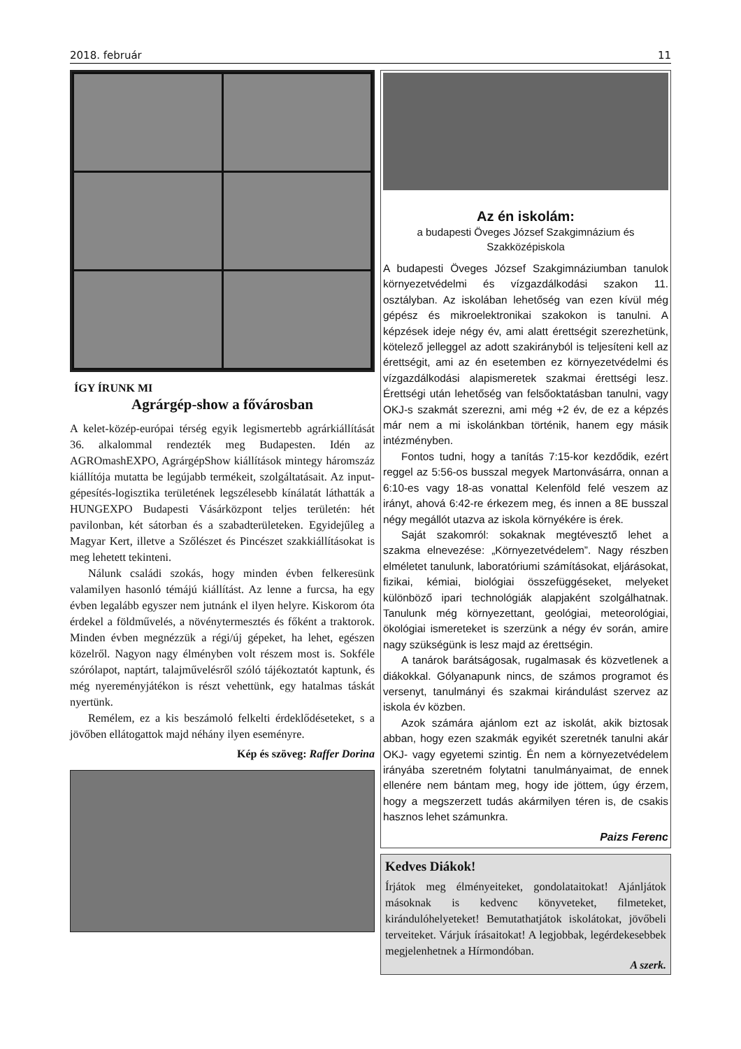2018. február 11
ÍGY ÍRUNK MI
Agrárgép-show a fővárosban
A kelet-közép-európai térség egyik legismertebb agrárkiállítását 36. alkalommal rendezték meg Budapesten. Idén az AGROmashEXPO, AgrárgépShow kiállítások mintegy háromszáz kiállítója mutatta be legújabb termékeit, szolgáltatásait. Az input-gépesítés-logisztika területének legszélesebb kínálatát láthatták a HUNGEXPO Budapesti Vásárközpont teljes területén: hét pavilonban, két sátorban és a szabadterületeken. Egyidejűleg a Magyar Kert, illetve a Szőlészet és Pincészet szakkiállításokat is meg lehetett tekinteni.
Nálunk családi szokás, hogy minden évben felkeresünk valamilyen hasonló témájú kiállítást. Az lenne a furcsa, ha egy évben legalább egyszer nem jutnánk el ilyen helyre. Kiskorom óta érdekel a földművelés, a növénytermesztés és főként a traktorok. Minden évben megnézzük a régi/új gépeket, ha lehet, egészen közelről. Nagyon nagy élményben volt részem most is. Sokféle szórólapot, naptárt, talajművelésről szóló tájékoztatót kaptunk, és még nyereményjátékon is részt vehettünk, egy hatalmas táskát nyertünk.
Remélem, ez a kis beszámoló felkelti érdeklődéseteket, s a jövőben ellátogattok majd néhány ilyen eseményre.
Kép és szöveg: Raffer Dorina
Az én iskolám:
a budapesti Öveges József Szakgimnázium és
Szakközépiskola
A budapesti Öveges József Szakgimnáziumban tanulok környezetvédelmi és vízgazdálkodási szakon 11. osztályban. Az iskolában lehetőség van ezen kívül még gépész és mikroelektronikai szakokon is tanulni. A képzések ideje négy év, ami alatt érettségit szerezhetünk, kötelező jelleggel az adott szakirányból is teljesíteni kell az érettségit, ami az én esetemben ez környezetvédelmi és vízgazdálkodási alapismeretek szakmai érettségi lesz. Érettségi után lehetőség van felsőoktatásban tanulni, vagy OKJ-s szakmát szerezni, ami még +2 év, de ez a képzés már nem a mi iskolánkban történik, hanem egy másik intézményben.
Fontos tudni, hogy a tanítás 7:15-kor kezdődik, ezért reggel az 5:56-os busszal megyek Martonvásárra, onnan a 6:10-es vagy 18-as vonattal Kelenföld felé veszem az irányt, ahová 6:42-re érkezem meg, és innen a 8E busszal négy megállót utazva az iskola környékére is érek.
Saját szakomról: sokaknak megtévesztő lehet a szakma elnevezése: „Környezetvédelem”. Nagy részben elméletet tanulunk, laboratóriumi számításokat, eljárásokat, fizikai, kémiai, biológiai összefüggéseket, melyeket különböző ipari technológiák alapjaként szolgálhatnak. Tanulunk még környezettant, geológiai, meteorológiai, ökológiai ismereteket is szerzünk a négy év során, amire nagy szükségünk is lesz majd az érettségin.
A tanárok barátságosak, rugalmasak és közvetlenek a diákokkal. Gólyanapunk nincs, de számos programot és versenyt, tanulmányi és szakmai kirándulást szervez az iskola év közben.
Azok számára ajánlom ezt az iskolát, akik biztosak abban, hogy ezen szakmák egyikét szeretnék tanulni akár OKJ- vagy egyetemi szintig. Én nem a környezetvédelem irányába szeretném folytatni tanulmányaimat, de ennek ellenére nem bántam meg, hogy ide jöttem, úgy érzem, hogy a megszerzett tudás akármilyen téren is, de csakis hasznos lehet számunkra.
Paizs Ferenc
Kedves Diákok!
Írjátok meg élményeiteket, gondolataitokat! Ajánljátok másoknak is kedvenc könyveteket, filmeteket, kirándulóhelyeteket! Bemutathatjátok iskolátokat, jövőbeli terveiteket. Várjuk írásaitokat! A legjobbak, legérdekesebbek megjelenhetnek a Hírmondóban.
A szerk.